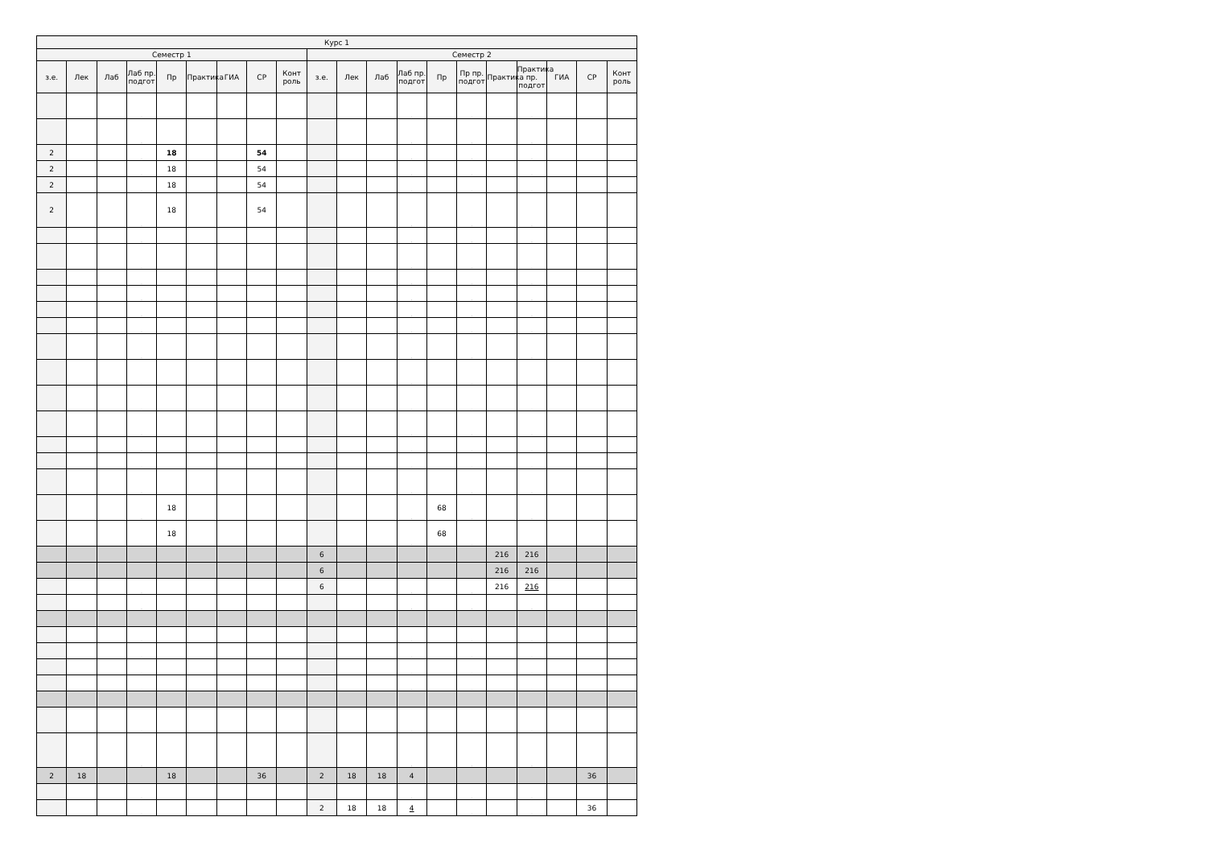| Курс 1 | | | | | | | | | | | | | | | | | | | |
| --- | --- | --- | --- | --- | --- | --- | --- | --- | --- | --- | --- | --- | --- | --- | --- | --- | --- | --- | --- |
| Семестр 1 | | | | | | | | | Семестр 2 | | | | | | | | | | |
| з.е. | Лек | Лаб | Лаб пр. подгот | Пр | Практика | ГИА | СР | Конт роль | з.е. | Лек | Лаб | Лаб пр. подгот | Пр | Пр пр. подгот | Практика | Практика пр. подгот | ГИА | СР | Конт роль |
| | | | . | | | | | | | | | . | | . | | . | | | |
| | | | . | | | | | | | | | . | | . | | . | | | |
| 2 | | | . | 18 | | | 54 | | | | | . | | . | | . | | | |
| 2 | | | . | 18 | | | 54 | | | | | . | | . | | . | | | |
| 2 | | | . | 18 | | | 54 | | | | | . | | . | | . | | | |
| 2 | | | . | 18 | | | 54 | | | | | . | | . | | . | | | |
| | | | . | | | | | | | | | . | | . | | . | | | |
| | | | . | | | | | | | | | . | | . | | . | | | |
| | | | . | | | | | | | | | . | | . | | . | | | |
| | | | . | | | | | | | | | . | | . | | . | | | |
| | | | . | | | | | | | | | . | | . | | . | | | |
| | | | . | | | | | | | | | . | | . | | . | | | |
| | | | . | | | | | | | | | . | | . | | . | | | |
| | | | . | | | | | | | | | . | | . | | . | | | |
| | | | . | | | | | | | | | . | | . | | . | | | |
| | | | . | | | | | | | | | . | | . | | . | | | |
| | | | . | | | | | | | | | . | | . | | . | | | |
| | | | . | | | | | | | | | . | | . | | . | | | |
| | | | . | | | | | | | | | . | | . | | . | | | |
| | | | . | 18 | | | | | | | | . | 68 | . | | . | | | |
| | | | . | 18 | | | | | | | | . | 68 | . | | . | | | |
| | | | | | | | | | 6 | | | | | | 216 | 216 | | | |
| | | | | | | | | | 6 | | | | | | 216 | 216 | | | |
| | | | . | | | | | | 6 | | | . | | . | 216 | 216 | | | |
| | | | . | | | | | | | | | . | | . | | . | | | |
| | | | . | | | | | | | | | . | | . | | . | | | |
| | | | . | | | | | | | | | . | | . | | . | | | |
| | | | . | | | | | | | | | . | | . | | . | | | |
| | | | . | | | | | | | | | . | | . | | . | | | |
| | | | . | | | | | | | | | . | | . | | . | | | |
| | | | . | | | | | | | | | . | | . | | . | | | |
| 2 | 18 | | | 18 | | | 36 | | 2 | 18 | 18 | 4 | | | | | | 36 | |
| | | | . | | | | | | | | | . | | . | | . | | | |
| | | | . | | | | | | 2 | 18 | 18 | 4 | | . | | . | | 36 | |